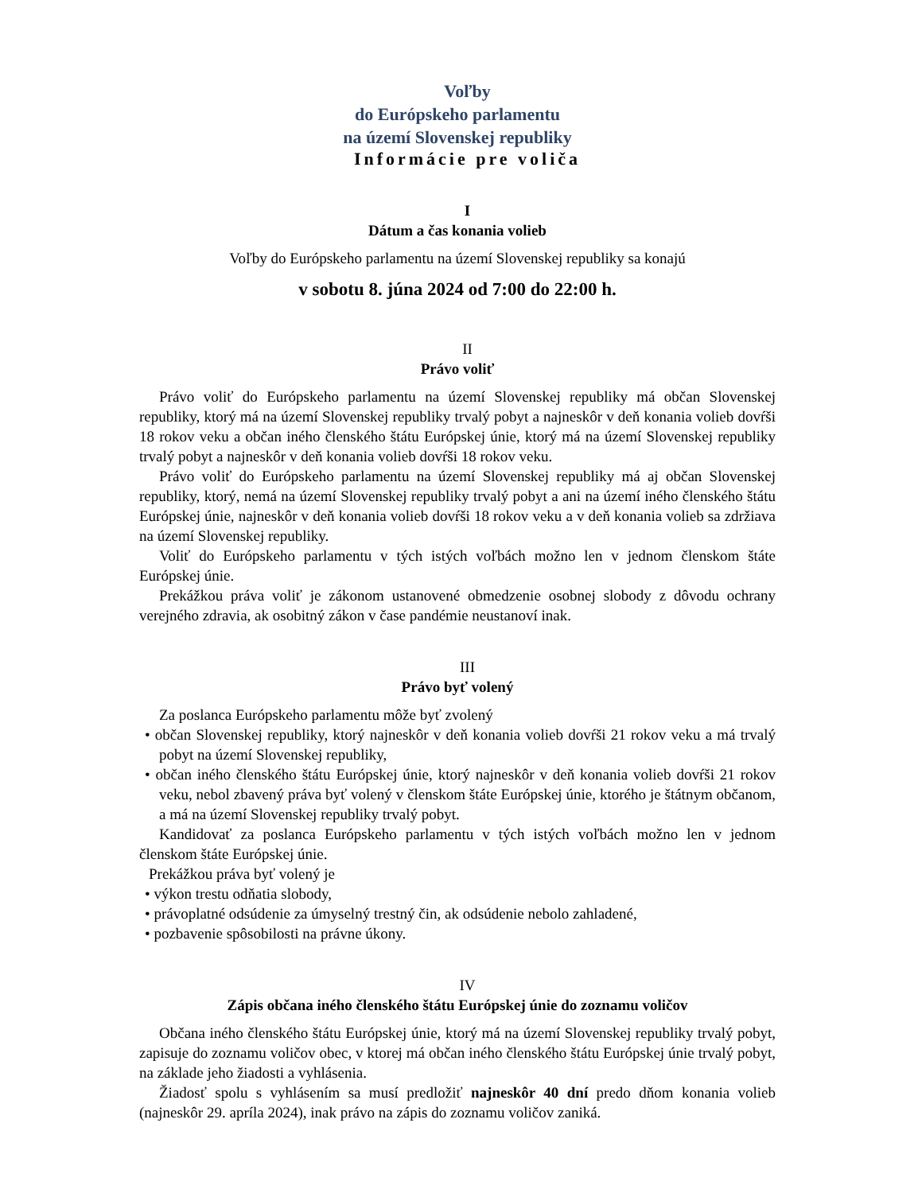Voľby
do Európskeho parlamentu
na území Slovenskej republiky
Informácie pre voliča
I
Dátum a čas konania volieb
Voľby do Európskeho parlamentu na území Slovenskej republiky sa konajú
v sobotu 8. júna 2024 od 7:00 do 22:00 h.
II
Právo voliť
Právo voliť do Európskeho parlamentu na území Slovenskej republiky má občan Slovenskej republiky, ktorý má na území Slovenskej republiky trvalý pobyt a najneskôr v deň konania volieb dovŕši 18 rokov veku a občan iného členského štátu Európskej únie, ktorý má na území Slovenskej republiky trvalý pobyt a najneskôr v deň konania volieb dovŕši 18 rokov veku.
Právo voliť do Európskeho parlamentu na území Slovenskej republiky má aj občan Slovenskej republiky, ktorý, nemá na území Slovenskej republiky trvalý pobyt a ani na území iného členského štátu Európskej únie, najneskôr v deň konania volieb dovŕši 18 rokov veku a v deň konania volieb sa zdržiava na území Slovenskej republiky.
Voliť do Európskeho parlamentu v tých istých voľbách možno len v jednom členskom štáte Európskej únie.
Prekážkou práva voliť je zákonom ustanovené obmedzenie osobnej slobody z dôvodu ochrany verejného zdravia, ak osobitný zákon v čase pandémie neustanoví inak.
III
Právo byť volený
Za poslanca Európskeho parlamentu môže byť zvolený
• občan Slovenskej republiky, ktorý najneskôr v deň konania volieb dovŕši 21 rokov veku a má trvalý pobyt na území Slovenskej republiky,
• občan iného členského štátu Európskej únie, ktorý najneskôr v deň konania volieb dovŕši 21 rokov veku, nebol zbavený práva byť volený v členskom štáte Európskej únie, ktorého je štátnym občanom, a má na území Slovenskej republiky trvalý pobyt.
Kandidovať za poslanca Európskeho parlamentu v tých istých voľbách možno len v jednom členskom štáte Európskej únie.
Prekážkou práva byť volený je
• výkon trestu odňatia slobody,
• právoplatné odsúdenie za úmyselný trestný čin, ak odsúdenie nebolo zahladené,
• pozbavenie spôsobilosti na právne úkony.
IV
Zápis občana iného členského štátu Európskej únie do zoznamu voličov
Občana iného členského štátu Európskej únie, ktorý má na území Slovenskej republiky trvalý pobyt, zapisuje do zoznamu voličov obec, v ktorej má občan iného členského štátu Európskej únie trvalý pobyt, na základe jeho žiadosti a vyhlásenia.
Žiadosť spolu s vyhlásením sa musí predložiť najneskôr 40 dní predo dňom konania volieb (najneskôr 29. apríla 2024), inak právo na zápis do zoznamu voličov zaniká.